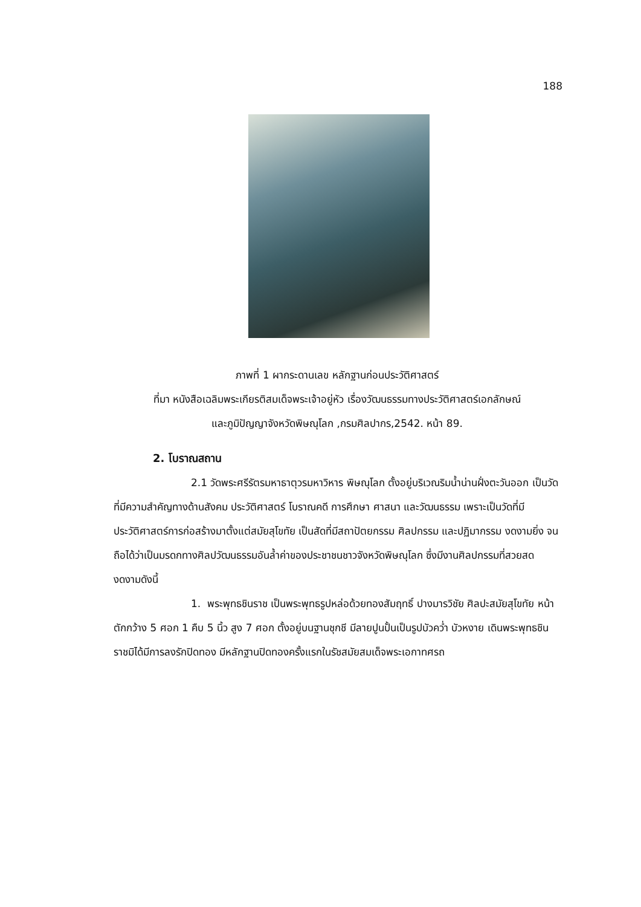188
ภาพที่ 1 ผากระดานเลข หลักฐานก่อนประวัติศาสตร์
ที่มา หนังสือเฉลิมพระเกียรติสมเด็จพระเจ้าอยู่หัว เรื่องวัฒนธรรมทางประวัติศาสตร์เอกลักษณ์
และภูมิปัญญาจังหวัดพิษณุโลก ,กรมศิลปากร,2542. หน้า 89.
2. โบราณสถาน
2.1 วัดพระศรีรัตรมหาธาตุวรมหาวิหาร พิษณุโลก ตั้งอยู่บริเวณริมน้ำน่านฝั่งตะวันออก เป็นวัดที่มีความสำคัญทางด้านสังคม ประวัติศาสตร์ โบราณคดี การศึกษา ศาสนา และวัฒนธรรม เพราะเป็นวัดที่มีประวัติศาสตร์การก่อสร้างมาตั้งแต่สมัยสุโขทัย เป็นสัดที่มีสถาปัตยกรรม ศิลปกรรม และปฏิมากรรม งดงามยิ่ง จนถือได้ว่าเป็นมรดกทางศิลปวัฒนธรรมอันล้ำค่าของประชาชนชาวจังหวัดพิษณุโลก ซึ่งมีงานศิลปกรรมที่สวยสดงดงามดังนี้
1. พระพุทธชินราช เป็นพระพุทธรูปหล่อด้วยทองสัมฤทธิ์ ปางมารวิชัย ศิลปะสมัยสุโขทัย หน้าตักกว้าง 5 ศอก 1 คืบ 5 นิ้ว สูง 7 ศอก ตั้งอยู่บนฐานชุกชี มีลายปูนปั้นเป็นรูปบัวคว่ำ บัวหงาย เดินพระพุทธชินราชมิได้มีการลงรักปิดทอง มีหลักฐานปิดทองครั้งแรกในรัชสมัยสมเด็จพระเอกาทศรถ